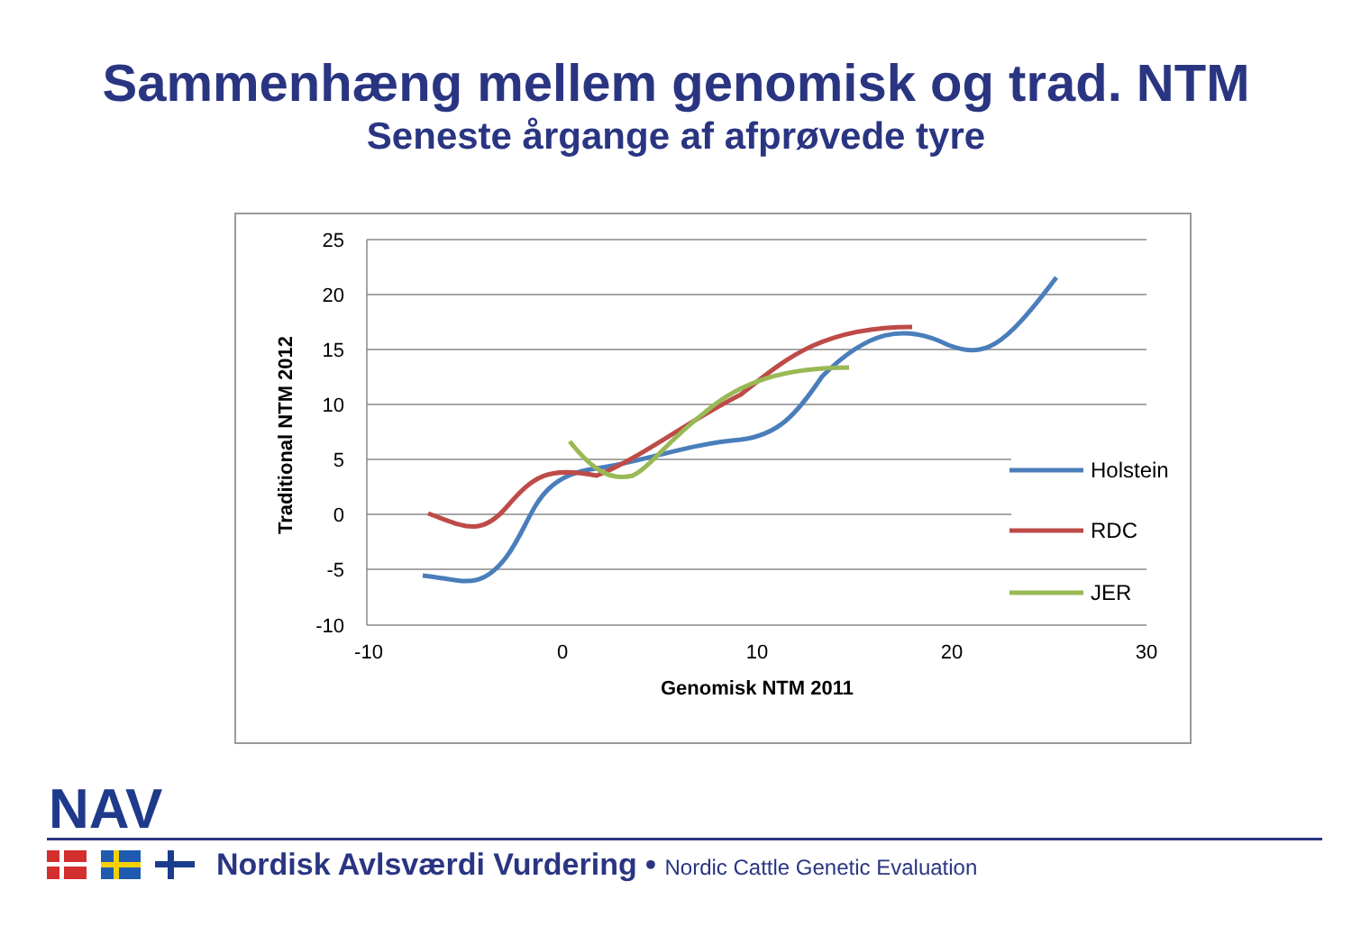Sammenhæng mellem genomisk og trad. NTM
Seneste årgange af afprøvede tyre
25
20
15
10
5
0
-5
-10
-10
0
10
20
30
Genomisk NTM 2011
Traditional NTM 2012
Holstein
RDC
JER
NAV
Nordisk Avlsværdi Vurdering • Nordic Cattle Genetic Evaluation